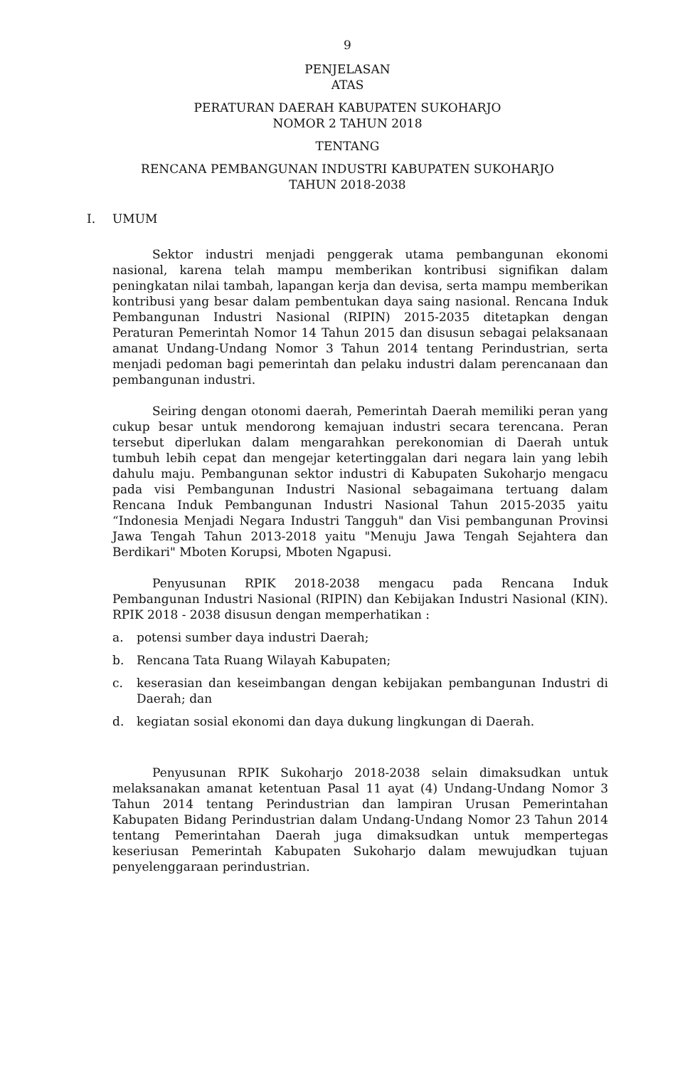9
PENJELASAN
ATAS
PERATURAN DAERAH KABUPATEN SUKOHARJO
NOMOR 2 TAHUN 2018
TENTANG
RENCANA PEMBANGUNAN INDUSTRI KABUPATEN SUKOHARJO
TAHUN 2018-2038
I. UMUM
Sektor industri menjadi penggerak utama pembangunan ekonomi nasional, karena telah mampu memberikan kontribusi signifikan dalam peningkatan nilai tambah, lapangan kerja dan devisa, serta mampu memberikan kontribusi yang besar dalam pembentukan daya saing nasional. Rencana Induk Pembangunan Industri Nasional (RIPIN) 2015-2035 ditetapkan dengan Peraturan Pemerintah Nomor 14 Tahun 2015 dan disusun sebagai pelaksanaan amanat Undang-Undang Nomor 3 Tahun 2014 tentang Perindustrian, serta menjadi pedoman bagi pemerintah dan pelaku industri dalam perencanaan dan pembangunan industri.
Seiring dengan otonomi daerah, Pemerintah Daerah memiliki peran yang cukup besar untuk mendorong kemajuan industri secara terencana. Peran tersebut diperlukan dalam mengarahkan perekonomian di Daerah untuk tumbuh lebih cepat dan mengejar ketertinggalan dari negara lain yang lebih dahulu maju. Pembangunan sektor industri di Kabupaten Sukoharjo mengacu pada visi Pembangunan Industri Nasional sebagaimana tertuang dalam Rencana Induk Pembangunan Industri Nasional Tahun 2015-2035 yaitu “Indonesia Menjadi Negara Industri Tangguh" dan Visi pembangunan Provinsi Jawa Tengah Tahun 2013-2018 yaitu "Menuju Jawa Tengah Sejahtera dan Berdikari" Mboten Korupsi, Mboten Ngapusi.
Penyusunan RPIK 2018-2038 mengacu pada Rencana Induk Pembangunan Industri Nasional (RIPIN) dan Kebijakan Industri Nasional (KIN). RPIK 2018 - 2038 disusun dengan memperhatikan :
a. potensi sumber daya industri Daerah;
b. Rencana Tata Ruang Wilayah Kabupaten;
c. keserasian dan keseimbangan dengan kebijakan pembangunan Industri di Daerah; dan
d. kegiatan sosial ekonomi dan daya dukung lingkungan di Daerah.
Penyusunan RPIK Sukoharjo 2018-2038 selain dimaksudkan untuk melaksanakan amanat ketentuan Pasal 11 ayat (4) Undang-Undang Nomor 3 Tahun 2014 tentang Perindustrian dan lampiran Urusan Pemerintahan Kabupaten Bidang Perindustrian dalam Undang-Undang Nomor 23 Tahun 2014 tentang Pemerintahan Daerah juga dimaksudkan untuk mempertegas keseriusan Pemerintah Kabupaten Sukoharjo dalam mewujudkan tujuan penyelenggaraan perindustrian.